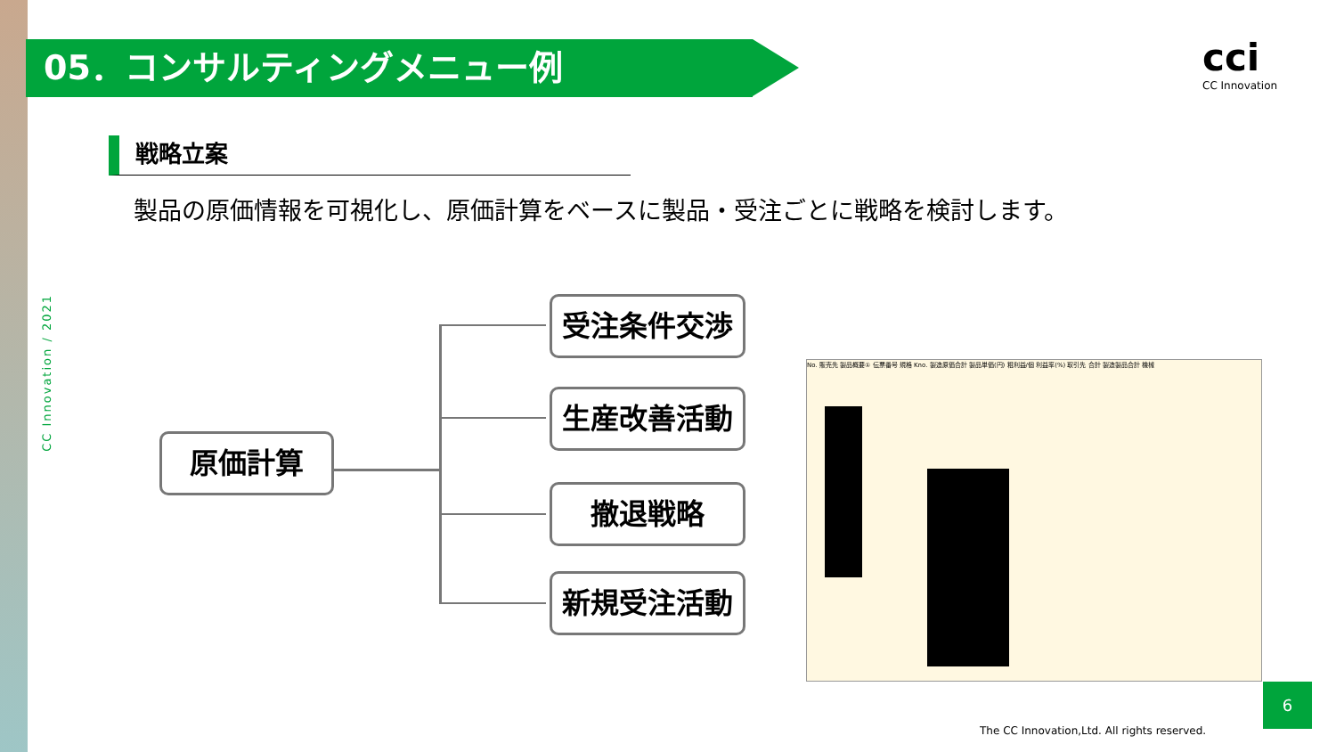05．コンサルティングメニュー例 cci
CC Innovation
戦略立案
製品の原価情報を可視化し、原価計算をベースに製品・受注ごとに戦略を検討します。
CC Innovation / 2021
原価計算
受注条件交渉
生産改善活動
撤退戦略
新規受注活動
No. 販売先 製品概要① 伝票番号 規格 Kno. 製造原価合計 製品単価(円) 粗利益/個 利益率(%) 取引先 合計 製造製品合計 機械
6
The CC Innovation,Ltd. All rights reserved.